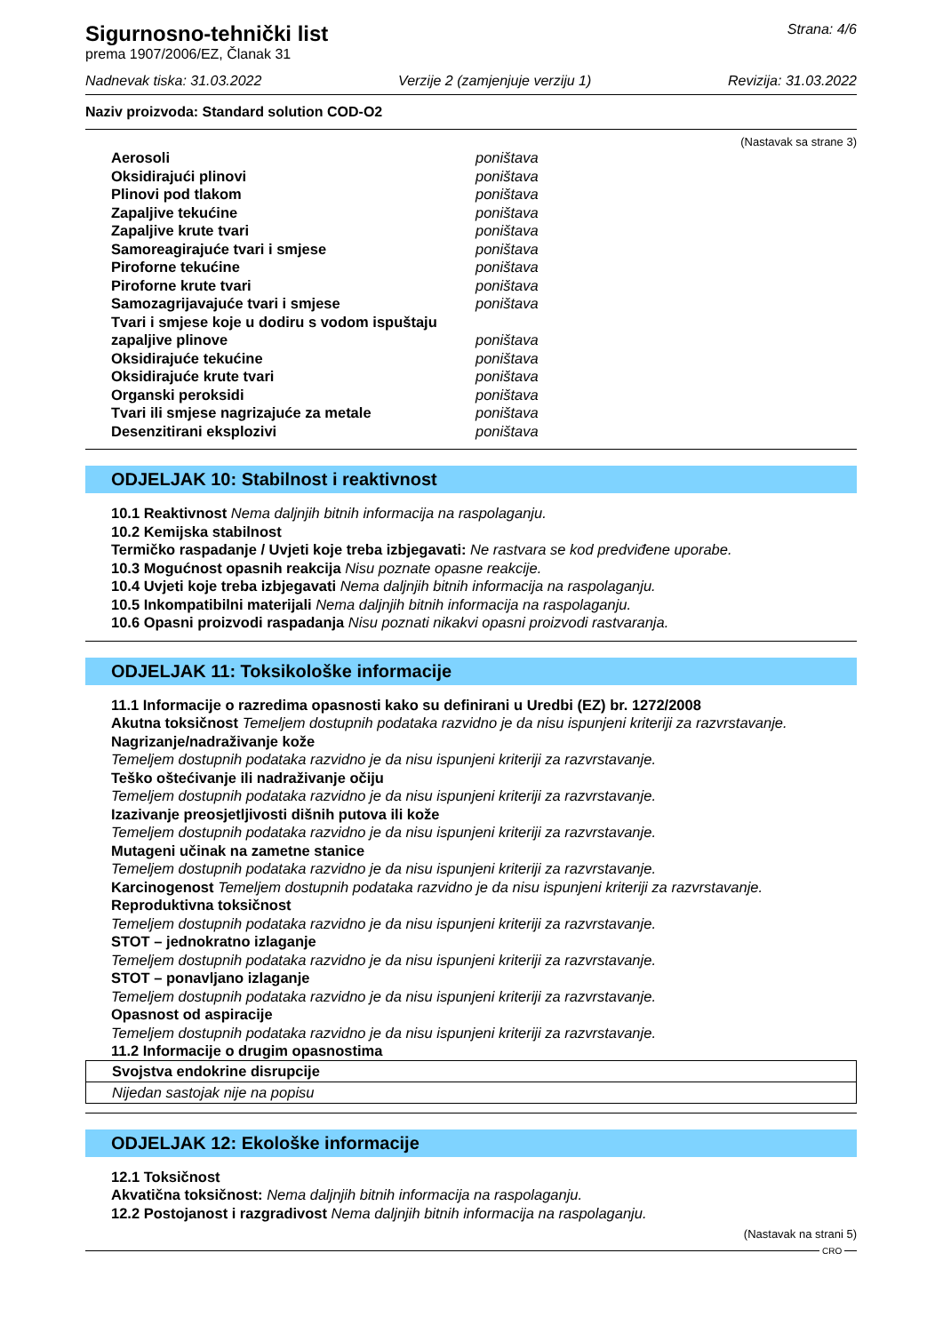Sigurnosno-tehnički list
prema 1907/2006/EZ, Članak 31
Strana: 4/6
Nadnevak tiska: 31.03.2022 Verzije 2 (zamjenjuje verziju 1) Revizija: 31.03.2022
Naziv proizvoda: Standard solution COD-O2
(Nastavak sa strane 3)
| Aerosoli | poništava |
| Oksidirajući plinovi | poništava |
| Plinovi pod tlakom | poništava |
| Zapaljive tekućine | poništava |
| Zapaljive krute tvari | poništava |
| Samoreagirajuće tvari i smjese | poništava |
| Piroforne tekućine | poništava |
| Piroforne krute tvari | poništava |
| Samozagrijavajuće tvari i smjese | poništava |
| Tvari i smjese koje u dodiru s vodom ispuštaju zapaljive plinove | poništava |
| Oksidirajuće tekućine | poništava |
| Oksidirajuće krute tvari | poništava |
| Organski peroksidi | poništava |
| Tvari ili smjese nagrizajuće za metale | poništava |
| Desenzitirani eksplozivi | poništava |
ODJELJAK 10: Stabilnost i reaktivnost
10.1 Reaktivnost Nema daljnjih bitnih informacija na raspolaganju.
10.2 Kemijska stabilnost
Termičko raspadanje / Uvjeti koje treba izbjegavati: Ne rastvara se kod predviđene uporabe.
10.3 Mogućnost opasnih reakcija Nisu poznate opasne reakcije.
10.4 Uvjeti koje treba izbjegavati Nema daljnjih bitnih informacija na raspolaganju.
10.5 Inkompatibilni materijali Nema daljnjih bitnih informacija na raspolaganju.
10.6 Opasni proizvodi raspadanja Nisu poznati nikakvi opasni proizvodi rastvaranja.
ODJELJAK 11: Toksikološke informacije
11.1 Informacije o razredima opasnosti kako su definirani u Uredbi (EZ) br. 1272/2008
Akutna toksičnost Temeljem dostupnih podataka razvidno je da nisu ispunjeni kriteriji za razvrstavanje.
Nagrizanje/nadraživanje kože
Temeljem dostupnih podataka razvidno je da nisu ispunjeni kriteriji za razvrstavanje.
Teško oštećivanje ili nadraživanje očiju
Temeljem dostupnih podataka razvidno je da nisu ispunjeni kriteriji za razvrstavanje.
Izazivanje preosjetljivosti dišnih putova ili kože
Temeljem dostupnih podataka razvidno je da nisu ispunjeni kriteriji za razvrstavanje.
Mutageni učinak na zametne stanice
Temeljem dostupnih podataka razvidno je da nisu ispunjeni kriteriji za razvrstavanje.
Karcinogenost Temeljem dostupnih podataka razvidno je da nisu ispunjeni kriteriji za razvrstavanje.
Reproduktivna toksičnost
Temeljem dostupnih podataka razvidno je da nisu ispunjeni kriteriji za razvrstavanje.
STOT – jednokratno izlaganje
Temeljem dostupnih podataka razvidno je da nisu ispunjeni kriteriji za razvrstavanje.
STOT – ponavljano izlaganje
Temeljem dostupnih podataka razvidno je da nisu ispunjeni kriteriji za razvrstavanje.
Opasnost od aspiracije
Temeljem dostupnih podataka razvidno je da nisu ispunjeni kriteriji za razvrstavanje.
11.2 Informacije o drugim opasnostima
Svojstva endokrine disrupcije
Nijedan sastojak nije na popisu
ODJELJAK 12: Ekološke informacije
12.1 Toksičnost
Akvatična toksičnost: Nema daljnjih bitnih informacija na raspolaganju.
12.2 Postojanost i razgradivost Nema daljnjih bitnih informacija na raspolaganju.
(Nastavak na strani 5)
CRO